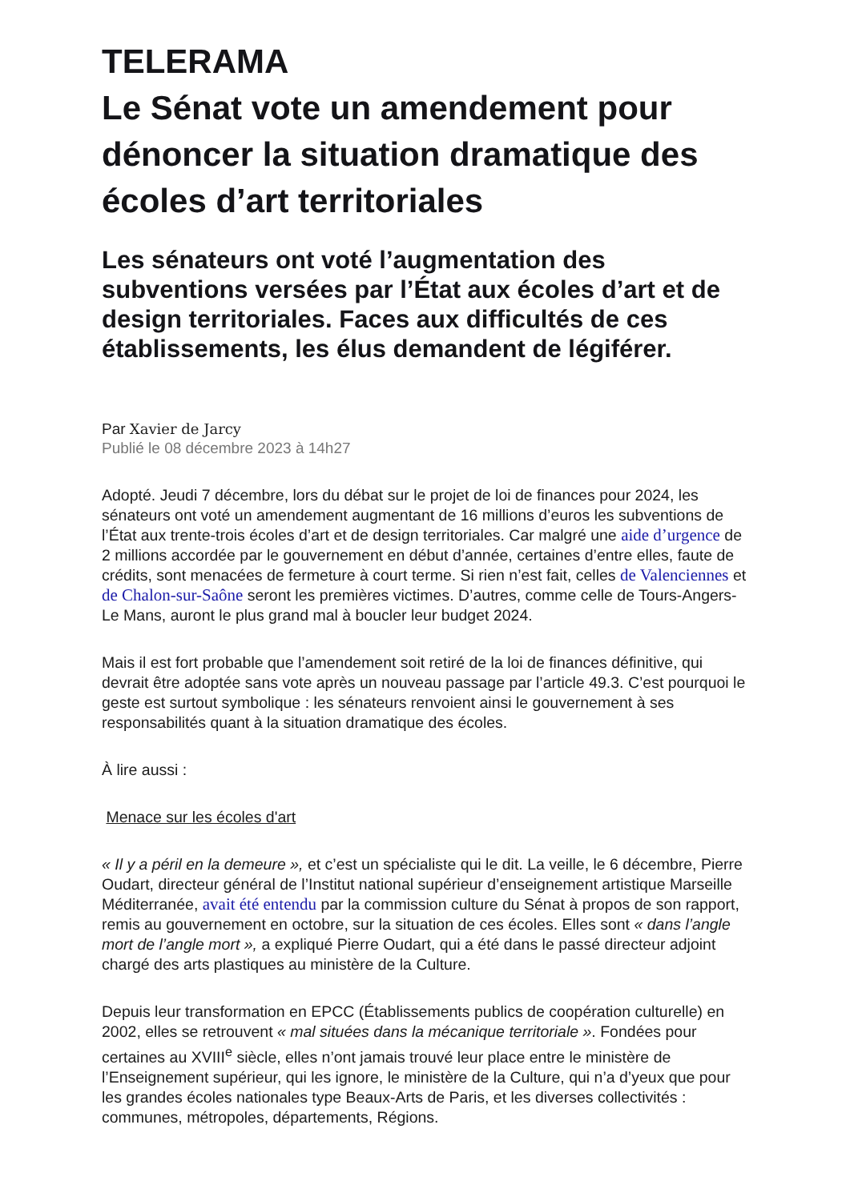TELERAMA
Le Sénat vote un amendement pour dénoncer la situation dramatique des écoles d’art territoriales
Les sénateurs ont voté l’augmentation des subventions versées par l’État aux écoles d’art et de design territoriales. Faces aux difficultés de ces établissements, les élus demandent de légiférer.
Par Xavier de Jarcy
Publié le 08 décembre 2023 à 14h27
Adopté. Jeudi 7 décembre, lors du débat sur le projet de loi de finances pour 2024, les sénateurs ont voté un amendement augmentant de 16 millions d’euros les subventions de l’État aux trente-trois écoles d’art et de design territoriales. Car malgré une aide d’urgence de 2 millions accordée par le gouvernement en début d’année, certaines d’entre elles, faute de crédits, sont menacées de fermeture à court terme. Si rien n’est fait, celles de Valenciennes et de Chalon-sur-Saône seront les premières victimes. D’autres, comme celle de Tours-Angers-Le Mans, auront le plus grand mal à boucler leur budget 2024.
Mais il est fort probable que l’amendement soit retiré de la loi de finances définitive, qui devrait être adoptée sans vote après un nouveau passage par l’article 49.3. C’est pourquoi le geste est surtout symbolique : les sénateurs renvoient ainsi le gouvernement à ses responsabilités quant à la situation dramatique des écoles.
À lire aussi :
Menace sur les écoles d'art
« Il y a péril en la demeure », et c’est un spécialiste qui le dit. La veille, le 6 décembre, Pierre Oudart, directeur général de l’Institut national supérieur d’enseignement artistique Marseille Méditerranée, avait été entendu par la commission culture du Sénat à propos de son rapport, remis au gouvernement en octobre, sur la situation de ces écoles. Elles sont « dans l’angle mort de l’angle mort », a expliqué Pierre Oudart, qui a été dans le passé directeur adjoint chargé des arts plastiques au ministère de la Culture.
Depuis leur transformation en EPCC (Établissements publics de coopération culturelle) en 2002, elles se retrouvent « mal situées dans la mécanique territoriale ». Fondées pour certaines au XVIII<sup>e</sup> siècle, elles n’ont jamais trouvé leur place entre le ministère de l’Enseignement supérieur, qui les ignore, le ministère de la Culture, qui n’a d’yeux que pour les grandes écoles nationales type Beaux-Arts de Paris, et les diverses collectivités : communes, métropoles, départements, Régions.